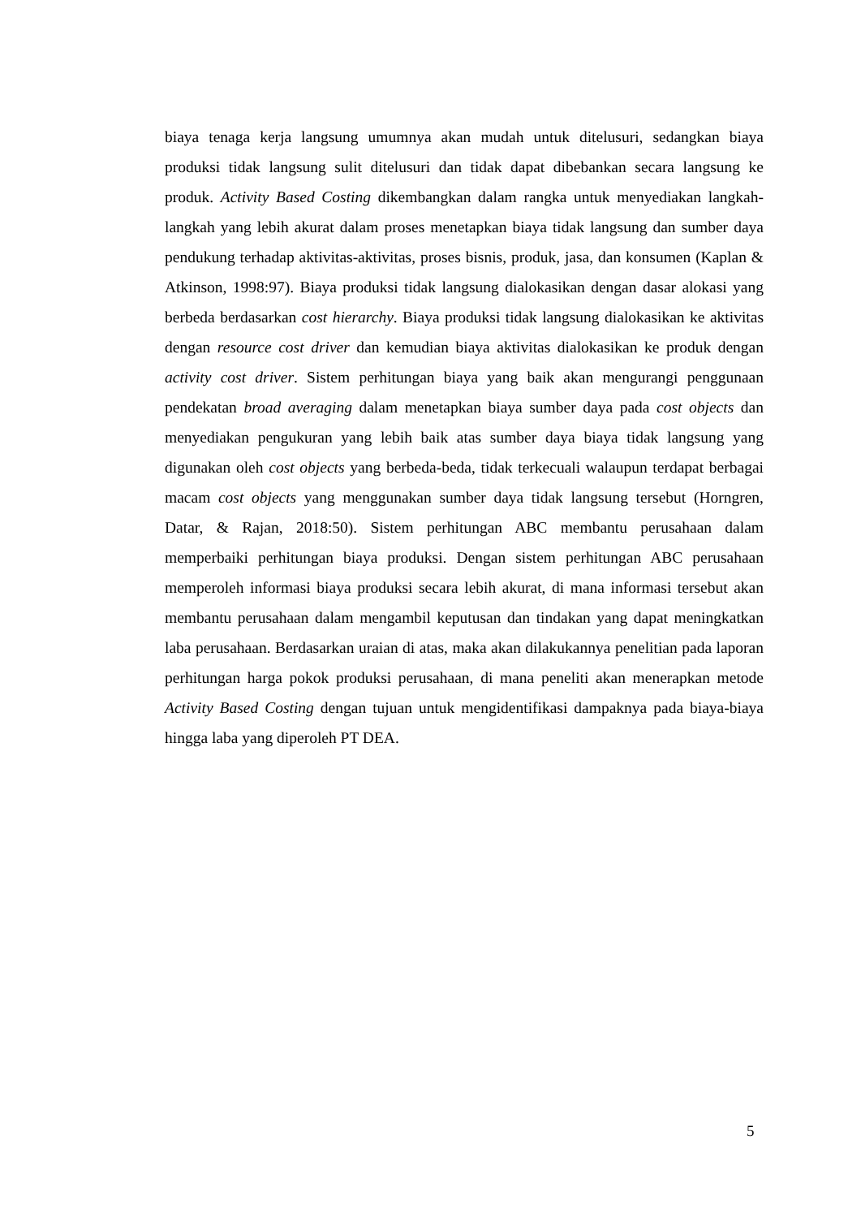biaya tenaga kerja langsung umumnya akan mudah untuk ditelusuri, sedangkan biaya produksi tidak langsung sulit ditelusuri dan tidak dapat dibebankan secara langsung ke produk. Activity Based Costing dikembangkan dalam rangka untuk menyediakan langkah-langkah yang lebih akurat dalam proses menetapkan biaya tidak langsung dan sumber daya pendukung terhadap aktivitas-aktivitas, proses bisnis, produk, jasa, dan konsumen (Kaplan & Atkinson, 1998:97). Biaya produksi tidak langsung dialokasikan dengan dasar alokasi yang berbeda berdasarkan cost hierarchy. Biaya produksi tidak langsung dialokasikan ke aktivitas dengan resource cost driver dan kemudian biaya aktivitas dialokasikan ke produk dengan activity cost driver. Sistem perhitungan biaya yang baik akan mengurangi penggunaan pendekatan broad averaging dalam menetapkan biaya sumber daya pada cost objects dan menyediakan pengukuran yang lebih baik atas sumber daya biaya tidak langsung yang digunakan oleh cost objects yang berbeda-beda, tidak terkecuali walaupun terdapat berbagai macam cost objects yang menggunakan sumber daya tidak langsung tersebut (Horngren, Datar, & Rajan, 2018:50). Sistem perhitungan ABC membantu perusahaan dalam memperbaiki perhitungan biaya produksi. Dengan sistem perhitungan ABC perusahaan memperoleh informasi biaya produksi secara lebih akurat, di mana informasi tersebut akan membantu perusahaan dalam mengambil keputusan dan tindakan yang dapat meningkatkan laba perusahaan. Berdasarkan uraian di atas, maka akan dilakukannya penelitian pada laporan perhitungan harga pokok produksi perusahaan, di mana peneliti akan menerapkan metode Activity Based Costing dengan tujuan untuk mengidentifikasi dampaknya pada biaya-biaya hingga laba yang diperoleh PT DEA.
5